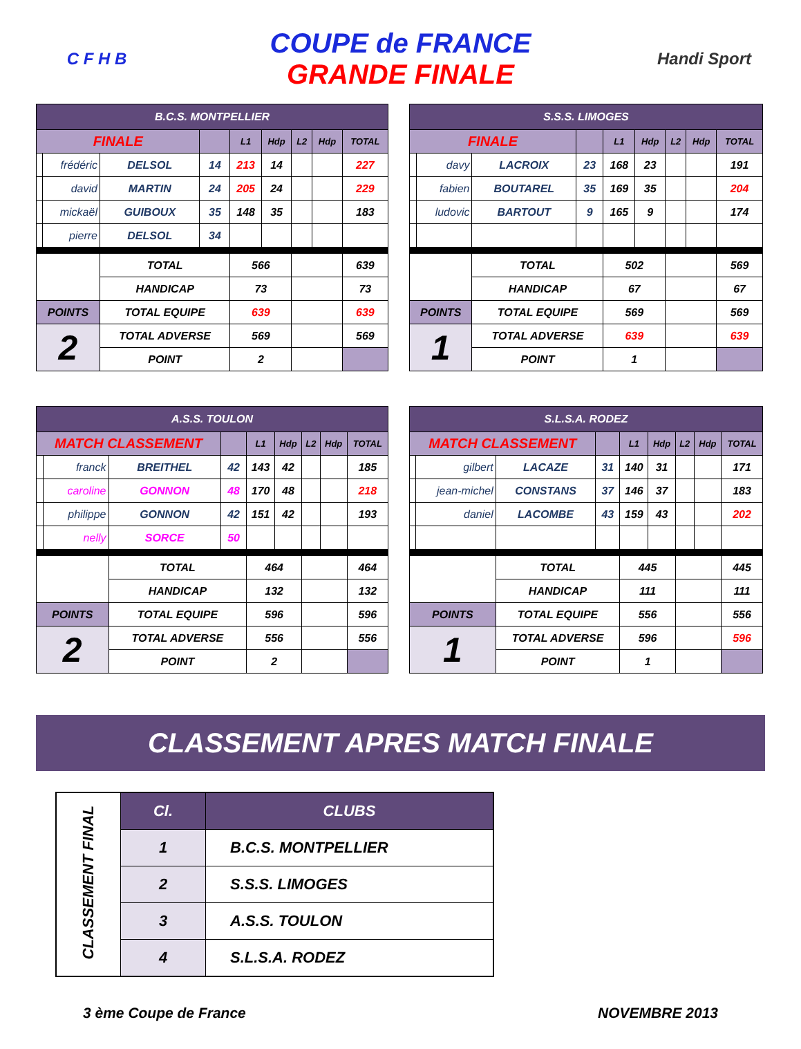C F H B
COUPE de FRANCE
GRANDE FINALE
Handi Sport
| B.C.S. MONTPELLIER | | | | | | | | |
| --- | --- | --- | --- | --- | --- | --- | --- | --- |
| FINALE | | | | L1 | Hdp | L2 | Hdp | TOTAL |
| | frédéric | DELSOL | 14 | 213 | 14 | | | 227 |
| | david | MARTIN | 24 | 205 | 24 | | | 229 |
| | mickaël | GUIBOUX | 35 | 148 | 35 | | | 183 |
| | pierre | DELSOL | 34 | | | | | |
| | | TOTAL | | 566 | | | | 639 |
| | | HANDICAP | | 73 | | | | 73 |
| POINTS | | TOTAL EQUIPE | | 639 | | | | 639 |
| 2 | | TOTAL ADVERSE | | 569 | | | | 569 |
| | | POINT | | 2 | | | | |
| S.S.S. LIMOGES | | | | | | | | |
| --- | --- | --- | --- | --- | --- | --- | --- | --- |
| FINALE | | | | L1 | Hdp | L2 | Hdp | TOTAL |
| | davy | LACROIX | 23 | 168 | 23 | | | 191 |
| | fabien | BOUTAREL | 35 | 169 | 35 | | | 204 |
| | ludovic | BARTOUT | 9 | 165 | 9 | | | 174 |
| | | TOTAL | | 502 | | | | 569 |
| | | HANDICAP | | 67 | | | | 67 |
| POINTS | | TOTAL EQUIPE | | 569 | | | | 569 |
| 1 | | TOTAL ADVERSE | | 639 | | | | 639 |
| | | POINT | | 1 | | | | |
| A.S.S. TOULON | | | | | | | | |
| --- | --- | --- | --- | --- | --- | --- | --- | --- |
| MATCH CLASSEMENT | | | | L1 | Hdp | L2 | Hdp | TOTAL |
| | franck | BREITHEL | 42 | 143 | 42 | | | 185 |
| | caroline | GONNON | 48 | 170 | 48 | | | 218 |
| | philippe | GONNON | 42 | 151 | 42 | | | 193 |
| | nelly | SORCE | 50 | | | | | |
| | | TOTAL | | 464 | | | | 464 |
| | | HANDICAP | | 132 | | | | 132 |
| POINTS | | TOTAL EQUIPE | | 596 | | | | 596 |
| 2 | | TOTAL ADVERSE | | 556 | | | | 556 |
| | | POINT | | 2 | | | | |
| S.L.S.A. RODEZ | | | | | | | | |
| --- | --- | --- | --- | --- | --- | --- | --- | --- |
| MATCH CLASSEMENT | | | | L1 | Hdp | L2 | Hdp | TOTAL |
| | gilbert | LACAZE | 31 | 140 | 31 | | | 171 |
| | jean-michel | CONSTANS | 37 | 146 | 37 | | | 183 |
| | daniel | LACOMBE | 43 | 159 | 43 | | | 202 |
| | | TOTAL | | 445 | | | | 445 |
| | | HANDICAP | | 111 | | | | 111 |
| POINTS | | TOTAL EQUIPE | | 556 | | | | 556 |
| 1 | | TOTAL ADVERSE | | 596 | | | | 596 |
| | | POINT | | 1 | | | | |
CLASSEMENT APRES MATCH FINALE
| CLASSEMENT FINAL | Cl. | CLUBS |
| | 1 | B.C.S. MONTPELLIER |
| | 2 | S.S.S. LIMOGES |
| | 3 | A.S.S. TOULON |
| | 4 | S.L.S.A. RODEZ |
3 ème Coupe de France NOVEMBRE 2013